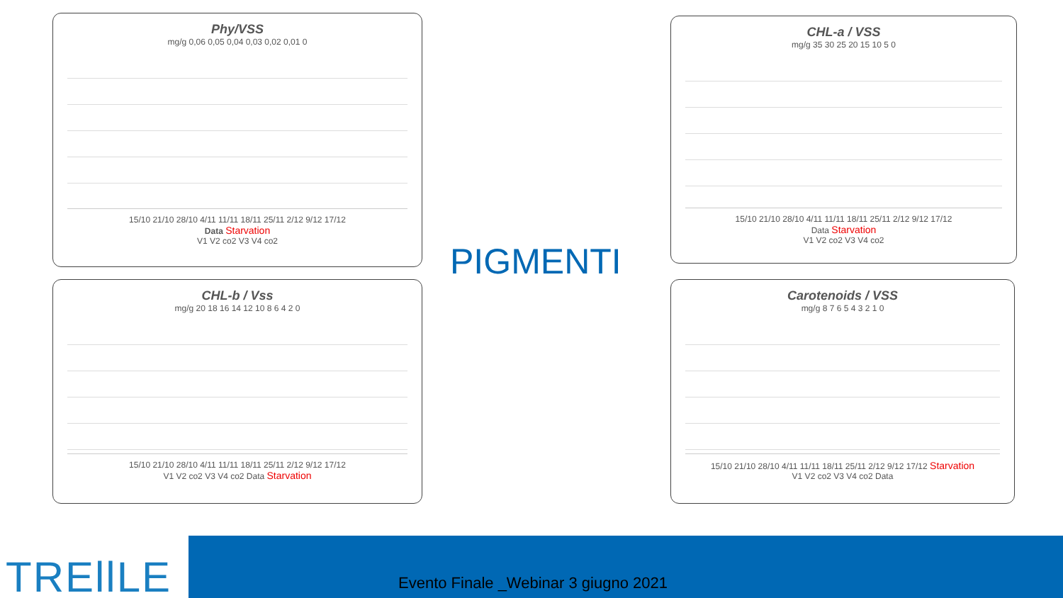Phy/VSS
mg/g 0,06 0,05 0,04 0,03 0,02 0,01 0
15/10 21/10 28/10 4/11 11/11 18/11 25/11 2/12 9/12 17/12
Data Starvation
V1 V2 co2 V3 V4 co2
CHL-a / VSS
mg/g 35 30 25 20 15 10 5 0
15/10 21/10 28/10 4/11 11/11 18/11 25/11 2/12 9/12 17/12
Data Starvation
V1 V2 co2 V3 V4 co2
PIGMENTI
CHL-b / Vss
mg/g 20 18 16 14 12 10 8 6 4 2 0
15/10 21/10 28/10 4/11 11/11 18/11 25/11 2/12 9/12 17/12
V1 V2 co2 V3 V4 co2 Data Starvation
Carotenoids / VSS
mg/g 8 7 6 5 4 3 2 1 0
15/10 21/10 28/10 4/11 11/11 18/11 25/11 2/12 9/12 17/12 Starvation
V1 V2 co2 V3 V4 co2 Data
TREllLE
Evento Finale _Webinar 3 giugno 2021